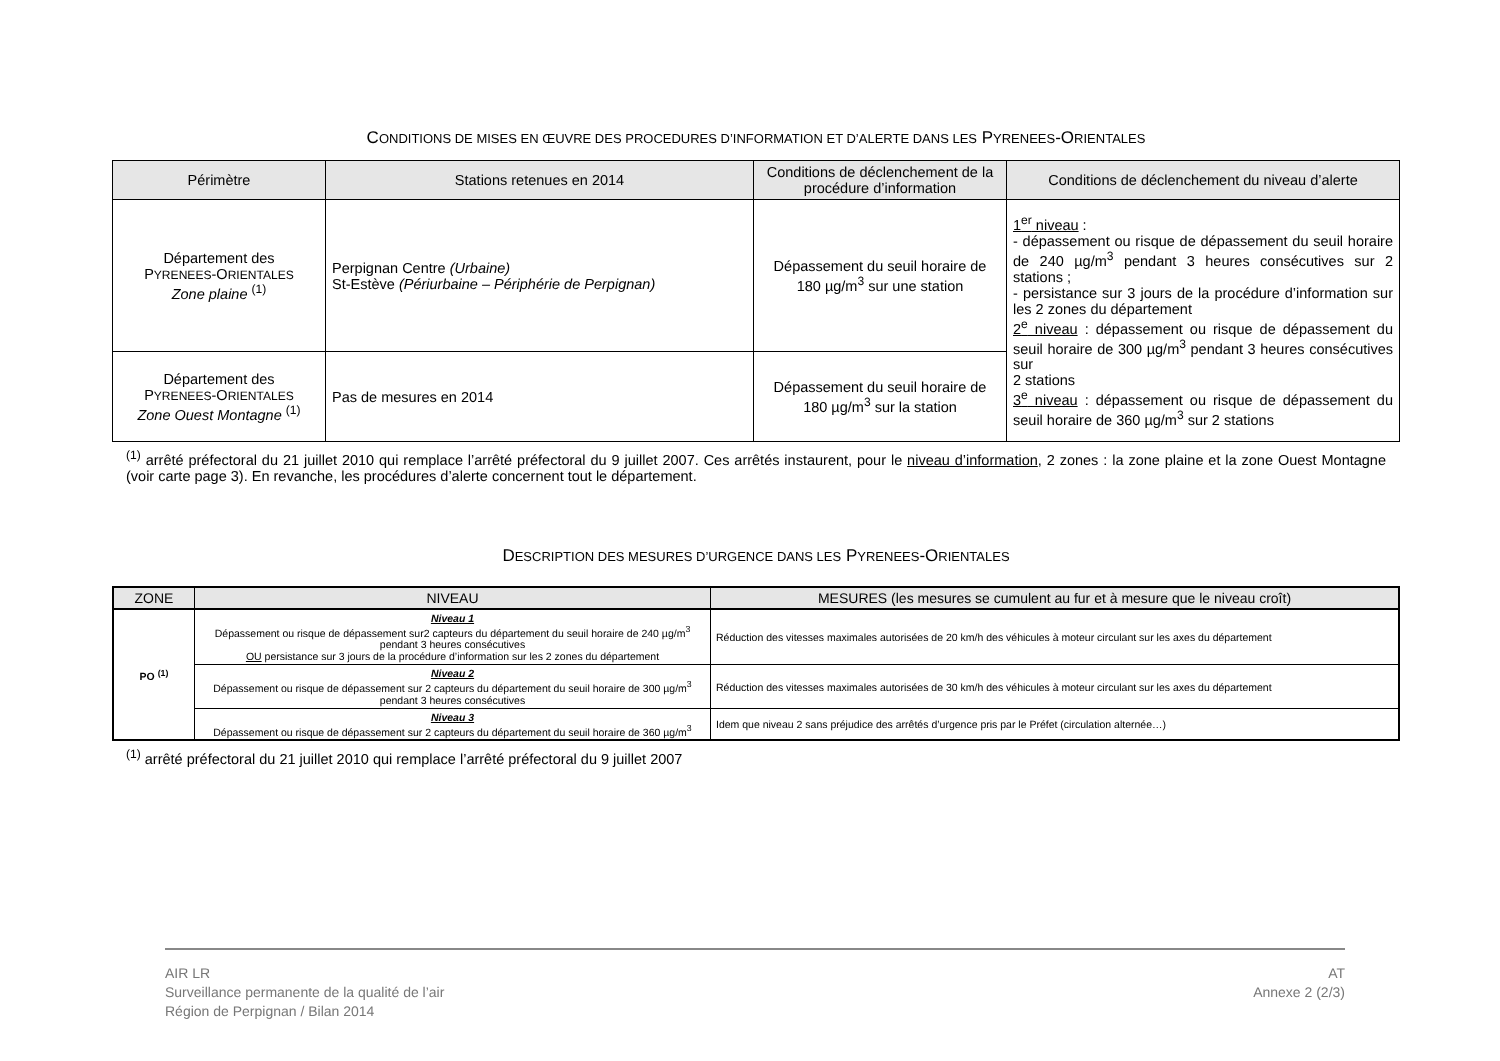CONDITIONS DE MISES EN ŒUVRE DES PROCEDURES D’INFORMATION ET D’ALERTE DANS LES PYRENEES-ORIENTALES
| Périmètre | Stations retenues en 2014 | Conditions de déclenchement de la procédure d’information | Conditions de déclenchement du niveau d’alerte |
| --- | --- | --- | --- |
| Département des P YRENEES -O RIENTALES Zone plaine <sup>(1)</sup> | Perpignan Centre (Urbaine) St-Estève (Périurbaine – Périphérie de Perpignan) | Dépassement du seuil horaire de 180 µg/m<sup>3</sup> sur une station | 1<sup>er</sup> niveau : - dépassement ou risque de dépassement du seuil horaire de 240 µg/m<sup>3</sup> pendant 3 heures consécutives sur 2 stations ; - persistance sur 3 jours de la procédure d’information sur les 2 zones du département 2<sup>e</sup> niveau : dépassement ou risque de dépassement du seuil horaire de 300 µg/m<sup>3</sup> pendant 3 heures consécutives sur 2 stations 3<sup>e</sup> niveau : dépassement ou risque de dépassement du seuil horaire de 360 µg/m<sup>3</sup> sur 2 stations |
| Département des P YRENEES -O RIENTALES Zone Ouest Montagne <sup>(1)</sup> | Pas de mesures en 2014 | Dépassement du seuil horaire de 180 µg/m<sup>3</sup> sur la station | |
<sup>(1)</sup> arrêté préfectoral du 21 juillet 2010 qui remplace l’arrêté préfectoral du 9 juillet 2007. Ces arrêtés instaurent, pour le niveau d’information, 2 zones : la zone plaine et la zone Ouest Montagne (voir carte page 3). En revanche, les procédures d’alerte concernent tout le département.
DESCRIPTION DES MESURES D’URGENCE DANS LES PYRENEES-ORIENTALES
| ZONE | NIVEAU | MESURES (les mesures se cumulent au fur et à mesure que le niveau croît) |
| --- | --- | --- |
| PO <sup>(1)</sup> | Niveau 1 Dépassement ou risque de dépassement sur2 capteurs du département du seuil horaire de 240 µg/m<sup>3</sup> pendant 3 heures consécutives OU persistance sur 3 jours de la procédure d’information sur les 2 zones du département | Réduction des vitesses maximales autorisées de 20 km/h des véhicules à moteur circulant sur les axes du département |
| | Niveau 2 Dépassement ou risque de dépassement sur 2 capteurs du département du seuil horaire de 300 µg/m<sup>3</sup> pendant 3 heures consécutives | Réduction des vitesses maximales autorisées de 30 km/h des véhicules à moteur circulant sur les axes du département |
| | Niveau 3 Dépassement ou risque de dépassement sur 2 capteurs du département du seuil horaire de 360 µg/m<sup>3</sup> | Idem que niveau 2 sans préjudice des arrêtés d’urgence pris par le Préfet (circulation alternée…) |
<sup>(1)</sup> arrêté préfectoral du 21 juillet 2010 qui remplace l’arrêté préfectoral du 9 juillet 2007
AIR LR
Surveillance permanente de la qualité de l’air
Région de Perpignan / Bilan 2014
AT
Annexe 2 (2/3)